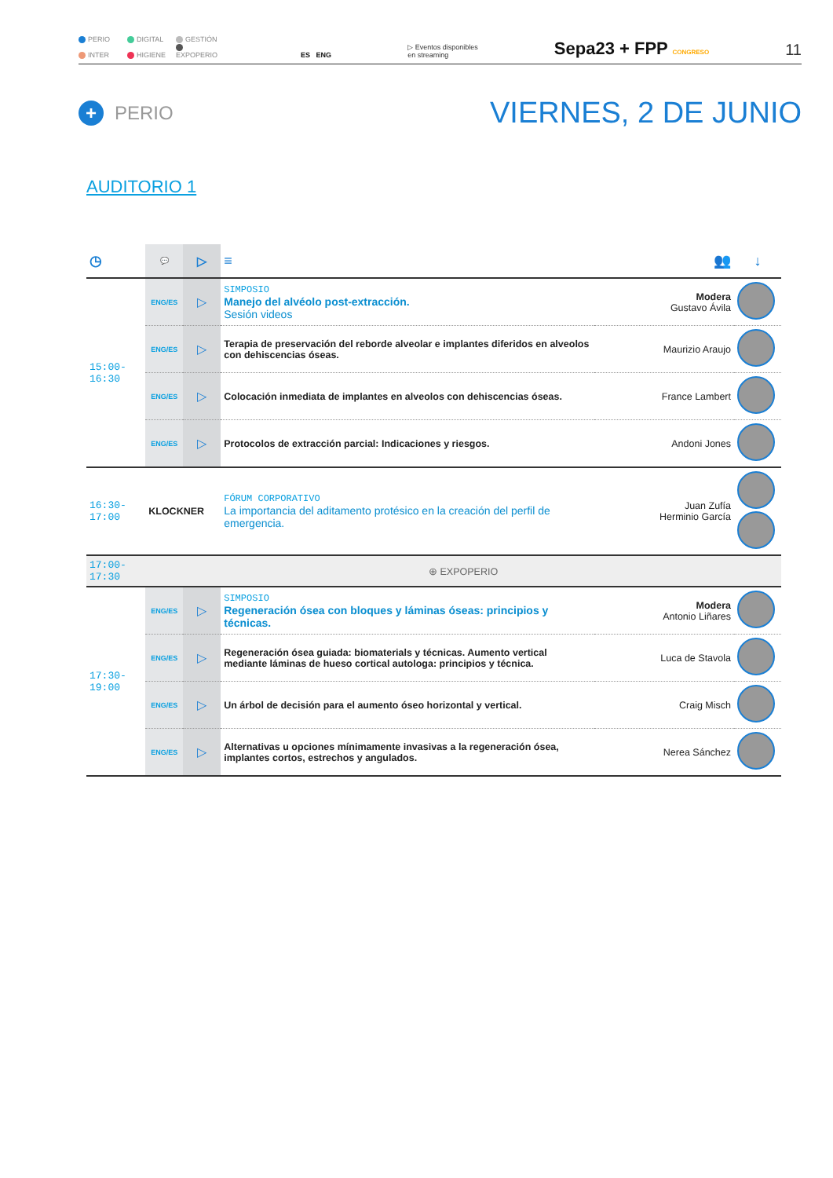PERIO DIGITAL GESTIÓN
INTER HIGIENE EXPOPERIO
ES ENG
▷ Eventos disponibles
en streaming
Sepa23 + FPP CONGRESO
11
+ PERIO
VIERNES, 2 DE JUNIO
AUDITORIO 1
| ◷ | 💬 | ▷ | ≡ | 👥 | ↓ |
| --- | --- | --- | --- | --- | --- |
| 15:00-16:30 | ENG/ES | ▷ | SIMPOSIO Manejo del alvéolo post-extracción. Sesión videos | Modera Gustavo Ávila | |
| | ENG/ES | ▷ | Terapia de preservación del reborde alveolar e implantes diferidos en alveolos con dehiscencias óseas. | Maurizio Araujo | |
| | ENG/ES | ▷ | Colocación inmediata de implantes en alveolos con dehiscencias óseas. | France Lambert | |
| | ENG/ES | ▷ | Protocolos de extracción parcial: Indicaciones y riesgos. | Andoni Jones | |
| 16:30-17:00 | KLOCKNER | | FÓRUM CORPORATIVO La importancia del aditamento protésico en la creación del perfil de emergencia. | Juan Zufía Herminio García | |
| 17:00-17:30 | ⊕ EXPOPERIO | | | | |
| 17:30-19:00 | ENG/ES | ▷ | SIMPOSIO Regeneración ósea con bloques y láminas óseas: principios y técnicas. | Modera Antonio Liñares | |
| | ENG/ES | ▷ | Regeneración ósea guiada: biomaterials y técnicas. Aumento vertical mediante láminas de hueso cortical autologa: principios y técnica. | Luca de Stavola | |
| | ENG/ES | ▷ | Un árbol de decisión para el aumento óseo horizontal y vertical. | Craig Misch | |
| | ENG/ES | ▷ | Alternativas u opciones mínimamente invasivas a la regeneración ósea, implantes cortos, estrechos y angulados. | Nerea Sánchez | |